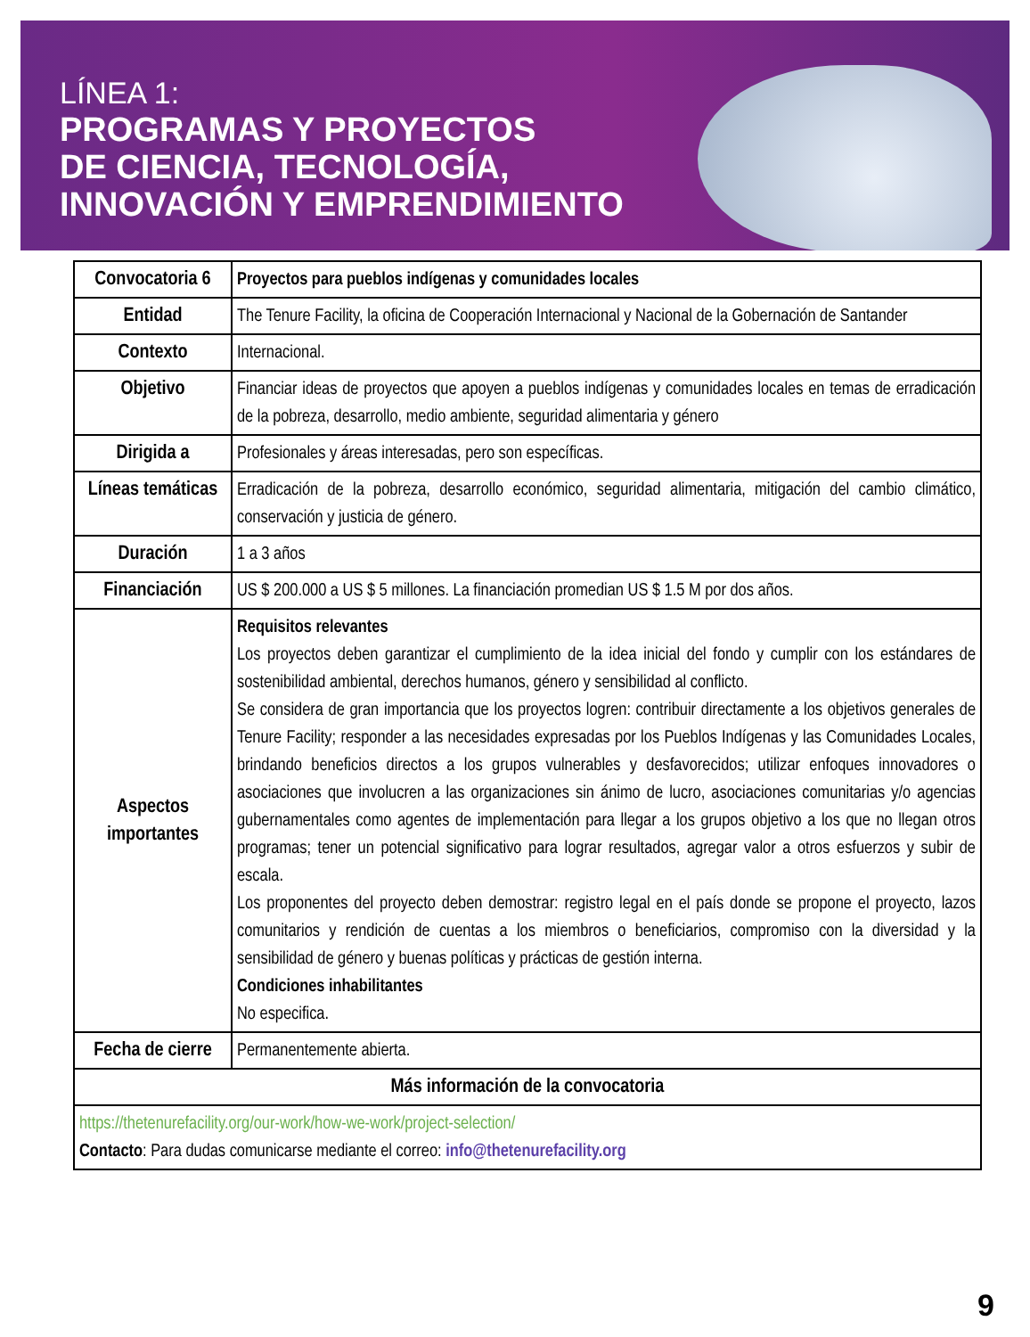LÍNEA 1:
PROGRAMAS Y PROYECTOS
DE CIENCIA, TECNOLOGÍA,
INNOVACIÓN Y EMPRENDIMIENTO
| Convocatoria 6 | Proyectos para pueblos indígenas y comunidades locales |
| Entidad | The Tenure Facility, la oficina de Cooperación Internacional y Nacional de la Gobernación de Santander |
| Contexto | Internacional. |
| Objetivo | Financiar ideas de proyectos que apoyen a pueblos indígenas y comunidades locales en temas de erradicación de la pobreza, desarrollo, medio ambiente, seguridad alimentaria y género |
| Dirigida a | Profesionales y áreas interesadas, pero son específicas. |
| Líneas temáticas | Erradicación de la pobreza, desarrollo económico, seguridad alimentaria, mitigación del cambio climático, conservación y justicia de género. |
| Duración | 1 a 3 años |
| Financiación | US $ 200.000 a US $ 5 millones. La financiación promedian US $ 1.5 M por dos años. |
| Aspectos importantes | Requisitos relevantes Los proyectos deben garantizar el cumplimiento de la idea inicial del fondo y cumplir con los estándares de sostenibilidad ambiental, derechos humanos, género y sensibilidad al conflicto. Se considera de gran importancia que los proyectos logren: contribuir directamente a los objetivos generales de Tenure Facility; responder a las necesidades expresadas por los Pueblos Indígenas y las Comunidades Locales, brindando beneficios directos a los grupos vulnerables y desfavorecidos; utilizar enfoques innovadores o asociaciones que involucren a las organizaciones sin ánimo de lucro, asociaciones comunitarias y/o agencias gubernamentales como agentes de implementación para llegar a los grupos objetivo a los que no llegan otros programas; tener un potencial significativo para lograr resultados, agregar valor a otros esfuerzos y subir de escala. Los proponentes del proyecto deben demostrar: registro legal en el país donde se propone el proyecto, lazos comunitarios y rendición de cuentas a los miembros o beneficiarios, compromiso con la diversidad y la sensibilidad de género y buenas políticas y prácticas de gestión interna. Condiciones inhabilitantes No especifica. |
| Fecha de cierre | Permanentemente abierta. |
| Más información de la convocatoria | |
| https://thetenurefacility.org/our-work/how-we-work/project-selection/ Contacto : Para dudas comunicarse mediante el correo: info@thetenurefacility.org | |
9